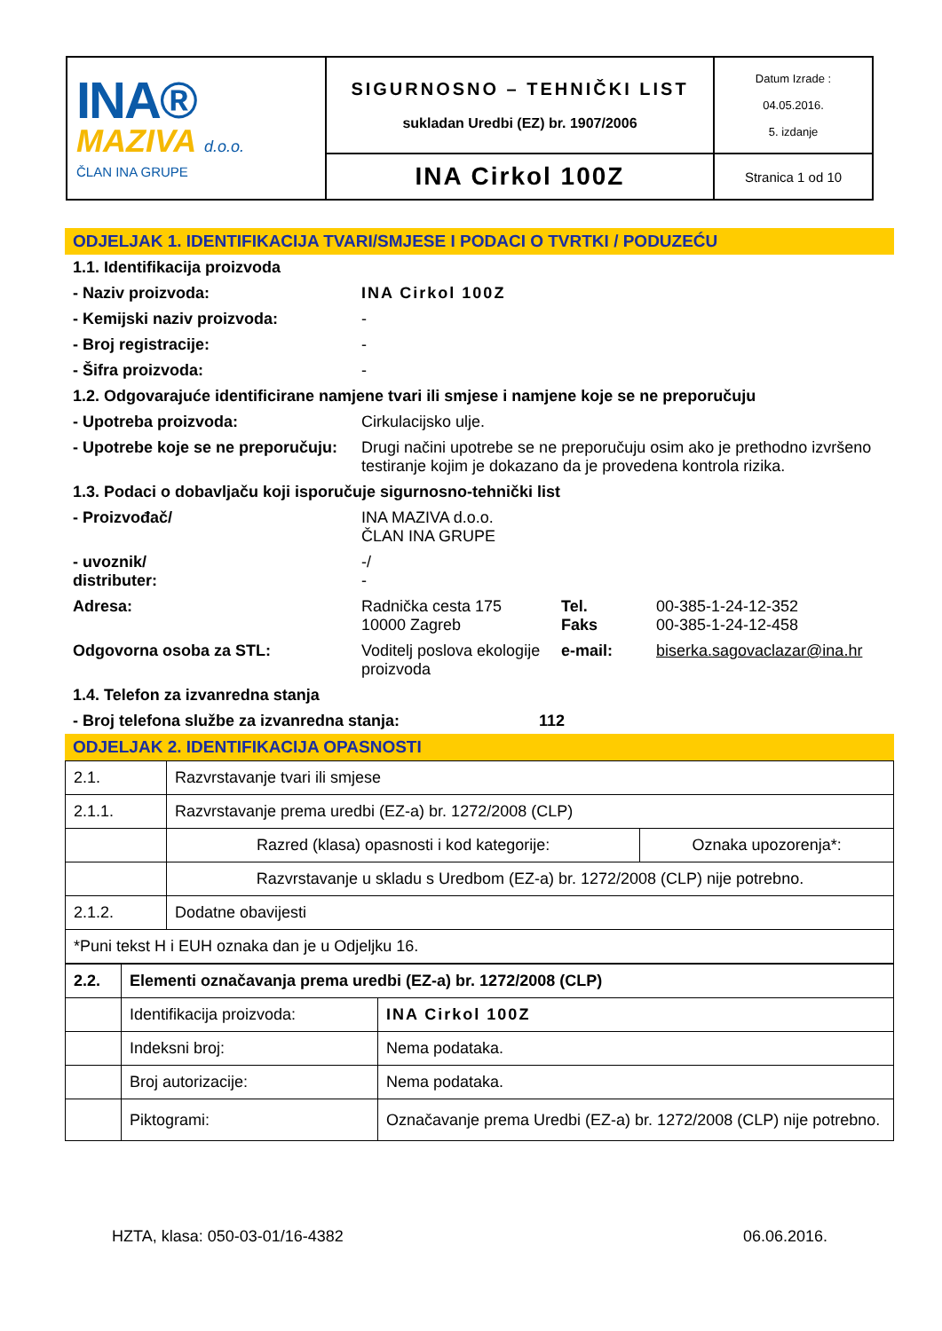| INA® MAZIVA d.o.o. ČLAN INA GRUPE | SIGURNOSNO – TEHNIČKI LIST sukladan Uredbi (EZ) br. 1907/2006 | Datum Izrade : 04.05.2016. 5. izdanje |
| | INA Cirkol 100Z | Stranica 1 od 10 |
ODJELJAK 1. IDENTIFIKACIJA TVARI/SMJESE I PODACI O TVRTKI / PODUZEĆU
1.1. Identifikacija proizvoda
- Naziv proizvoda: INA Cirkol 100Z
- Kemijski naziv proizvoda: -
- Broj registracije: -
- Šifra proizvoda: -
1.2. Odgovarajuće identificirane namjene tvari ili smjese i namjene koje se ne preporučuju
- Upotreba proizvoda: Cirkulacijsko ulje.
- Upotrebe koje se ne preporučuju:
Drugi načini upotrebe se ne preporučuju osim ako je prethodno izvršeno testiranje kojim je dokazano da je provedena kontrola rizika.
1.3. Podaci o dobavljaču koji isporučuje sigurnosno-tehnički list
- Proizvođač/ INA MAZIVA d.o.o.
ČLAN INA GRUPE
- uvoznik/
distributer:
-/
-
Adresa: Radnička cesta 175
10000 Zagreb
Tel.
Faks
00-385-1-24-12-352
00-385-1-24-12-458
Odgovorna osoba za STL: Voditelj poslova ekologije proizvoda
e-mail: biserka.sagovaclazar@ina.hr
1.4. Telefon za izvanredna stanja
- Broj telefona službe za izvanredna stanja: 112
ODJELJAK 2. IDENTIFIKACIJA OPASNOSTI
| 2.1. | Razvrstavanje tvari ili smjese | |
| 2.1.1. | Razvrstavanje prema uredbi (EZ-a) br. 1272/2008 (CLP) | |
| | Razred (klasa) opasnosti i kod kategorije: | Oznaka upozorenja*: |
| | Razvrstavanje u skladu s Uredbom (EZ-a) br. 1272/2008 (CLP) nije potrebno. | |
| 2.1.2. | Dodatne obavijesti | |
| *Puni tekst H i EUH oznaka dan je u Odjeljku 16. | | |
| 2.2. | Elementi označavanja prema uredbi (EZ-a) br. 1272/2008 (CLP) | |
| | Identifikacija proizvoda: | INA Cirkol 100Z |
| | Indeksni broj: | Nema podataka. |
| | Broj autorizacije: | Nema podataka. |
| | Piktogrami: | Označavanje prema Uredbi (EZ-a) br. 1272/2008 (CLP) nije potrebno. |
HZTA, klasa: 050-03-01/16-4382 06.06.2016.